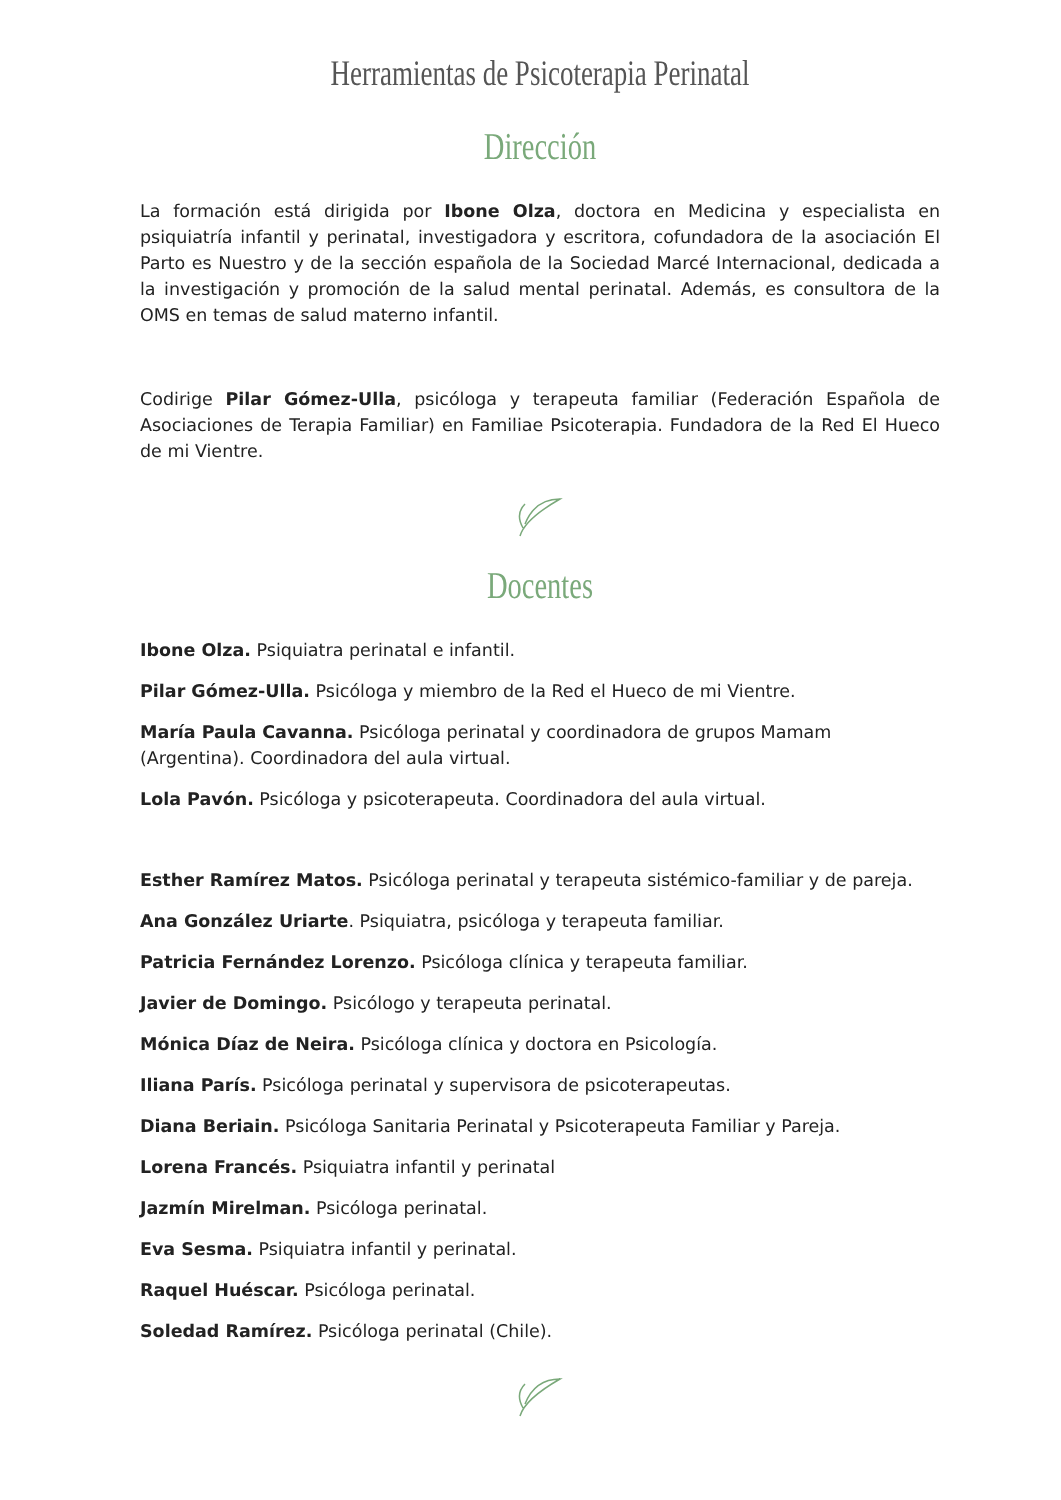Herramientas de Psicoterapia Perinatal
Dirección
La formación está dirigida por Ibone Olza, doctora en Medicina y especialista en psiquiatría infantil y perinatal, investigadora y escritora, cofundadora de la asociación El Parto es Nuestro y de la sección española de la Sociedad Marcé Internacional, dedicada a la investigación y promoción de la salud mental perinatal. Además, es consultora de la OMS en temas de salud materno infantil.
Codirige Pilar Gómez-Ulla, psicóloga y terapeuta familiar (Federación Española de Asociaciones de Terapia Familiar) en Familiae Psicoterapia. Fundadora de la Red El Hueco de mi Vientre.
Docentes
Ibone Olza. Psiquiatra perinatal e infantil.
Pilar Gómez-Ulla. Psicóloga y miembro de la Red el Hueco de mi Vientre.
María Paula Cavanna. Psicóloga perinatal y coordinadora de grupos Mamam (Argentina). Coordinadora del aula virtual.
Lola Pavón. Psicóloga y psicoterapeuta. Coordinadora del aula virtual.
Esther Ramírez Matos. Psicóloga perinatal y terapeuta sistémico-familiar y de pareja.
Ana González Uriarte. Psiquiatra, psicóloga y terapeuta familiar.
Patricia Fernández Lorenzo. Psicóloga clínica y terapeuta familiar.
Javier de Domingo. Psicólogo y terapeuta perinatal.
Mónica Díaz de Neira. Psicóloga clínica y doctora en Psicología.
Iliana París. Psicóloga perinatal y supervisora de psicoterapeutas.
Diana Beriain. Psicóloga Sanitaria Perinatal y Psicoterapeuta Familiar y Pareja.
Lorena Francés. Psiquiatra infantil y perinatal
Jazmín Mirelman. Psicóloga perinatal.
Eva Sesma. Psiquiatra infantil y perinatal.
Raquel Huéscar. Psicóloga perinatal.
Soledad Ramírez. Psicóloga perinatal (Chile).